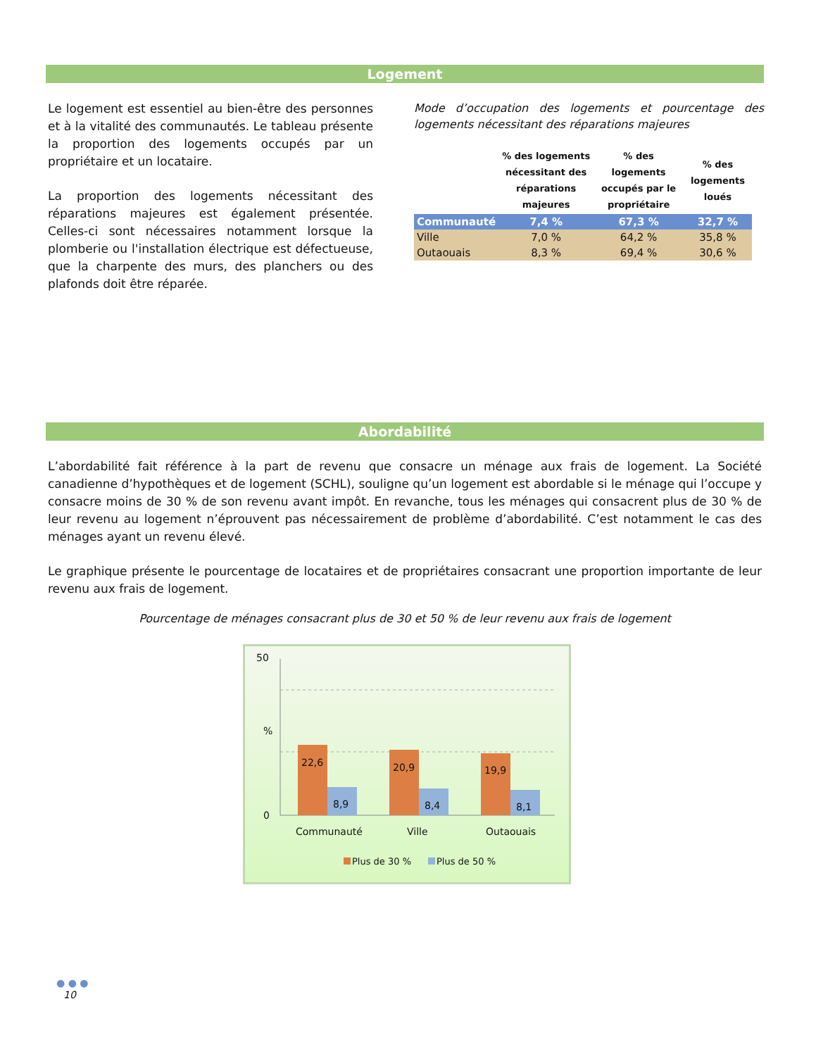Logement
Le logement est essentiel au bien-être des personnes et à la vitalité des communautés. Le tableau présente la proportion des logements occupés par un propriétaire et un locataire.
La proportion des logements nécessitant des réparations majeures est également présentée. Celles-ci sont nécessaires notamment lorsque la plomberie ou l'installation électrique est défectueuse, que la charpente des murs, des planchers ou des plafonds doit être réparée.
Mode d’occupation des logements et pourcentage des logements nécessitant des réparations majeures
| | % des logements nécessitant des réparations majeures | % des logements occupés par le propriétaire | % des logements loués |
| --- | --- | --- | --- |
| Communauté | 7,4 % | 67,3 % | 32,7 % |
| Ville | 7,0 % | 64,2 % | 35,8 % |
| Outaouais | 8,3 % | 69,4 % | 30,6 % |
Abordabilité
L’abordabilité fait référence à la part de revenu que consacre un ménage aux frais de logement. La Société canadienne d’hypothèques et de logement (SCHL), souligne qu’un logement est abordable si le ménage qui l’occupe y consacre moins de 30 % de son revenu avant impôt. En revanche, tous les ménages qui consacrent plus de 30 % de leur revenu au logement n’éprouvent pas nécessairement de problème d’abordabilité. C’est notamment le cas des ménages ayant un revenu élevé.
Le graphique présente le pourcentage de locataires et de propriétaires consacrant une proportion importante de leur revenu aux frais de logement.
Pourcentage de ménages consacrant plus de 30 et 50 % de leur revenu aux frais de logement
50
%
0
22,6
8,9
20,9
8,4
19,9
8,1
Communauté Ville Outaouais
Plus de 30 % Plus de 50 %
● ● ●
10